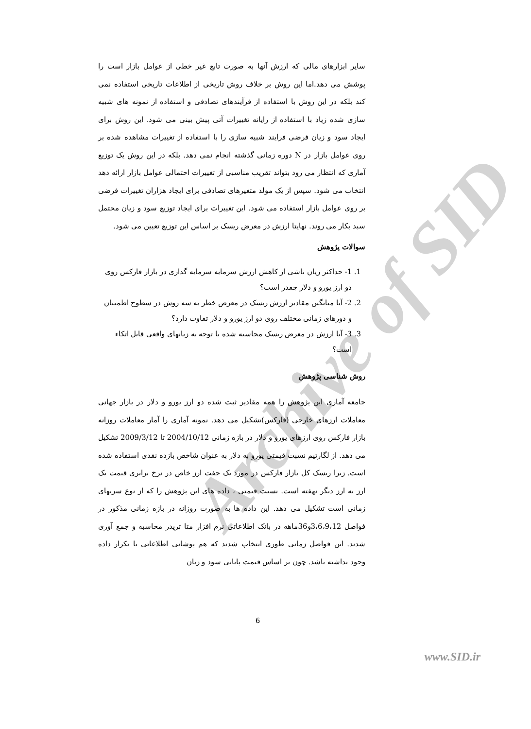Archive of SID
سایر ابزارهای مالی که ارزش آنها به صورت تابع غیر خطی از عوامل بازار است را پوشش می دهد.اما این روش بر خلاف روش تاریخی از اطلاعات تاریخی استفاده نمی کند بلکه در این روش با استفاده از فرآیندهای تصادفی و استفاده از نمونه های شبیه سازی شده زیاد با استفاده از رایانه تغییرات آتی پیش بینی می شود. این روش برای ایجاد سود و زیان فرضی فرایند شبیه سازی را با استفاده از تغییرات مشاهده شده بر روی عوامل بازار در N دوره زمانی گذشته انجام نمی دهد. بلکه در این روش یک توزیع آماری که انتظار می رود بتواند تقریب مناسبی از تغییرات احتمالی عوامل بازار ارائه دهد انتخاب می شود. سپس از یک مولد متغیرهای تصادفی برای ایجاد هزاران تغییرات فرضی بر روی عوامل بازار استفاده می شود. این تغییرات برای ایجاد توزیع سود و زیان محتمل سبد بکار می روند. نهایتا ارزش در معرض ریسک بر اساس این توزیع تعیین می شود.
سوالات پژوهش
1. 1- حداکثر زیان ناشی از کاهش ارزش سرمایه سرمایه گذاری در بازار فارکس روی دو ارز یورو و دلار چقدر است؟
2. 2- آیا میانگین مقادیر ارزش ریسک در معرض خطر به سه روش در سطوح اطمینان و دورهای زمانی مختلف روی دو ارز یورو و دلار تفاوت دارد؟
3. 3- آیا ارزش در معرض ریسک محاسبه شده با توجه به زیانهای واقعی قابل اتکاء است؟
روش شناسی پژوهش
جامعه آماری این پژوهش را همه مقادیر ثبت شده دو ارز یورو و دلار در بازار جهانی معاملات ارزهای خارجی (فارکس)تشکیل می دهد. نمونه آماری را آمار معاملات روزانه بازار فارکس روی ارزهای یورو و دلار در بازه زمانی 2004/10/12 تا 2009/3/12 تشکیل می دهد. از لگارتیم نسبت قیمتی یورو به دلار به عنوان شاخص بازده نقدی استفاده شده است. زیرا ریسک کل بازار فارکس در مورد یک جفت ارز خاص در نرخ برابری قیمت یک ارز به ارز دیگر نهفته است. نسبت قیمتی ، داده های این پژوهش را که از نوع سریهای زمانی است تشکیل می دهد. این داده ها به صورت روزانه در بازه زمانی مذکور در فواصل 3،6،9،12و36ماهه در بانک اطلاعاتی نرم افزار متا تریدر محاسبه و جمع آوری شدند. این فواصل زمانی طوری انتخاب شدند که هم پوشانی اطلاعاتی یا تکرار داده وجود نداشته باشد. چون بر اساس قیمت پایانی سود و زیان
6
www.SID.ir